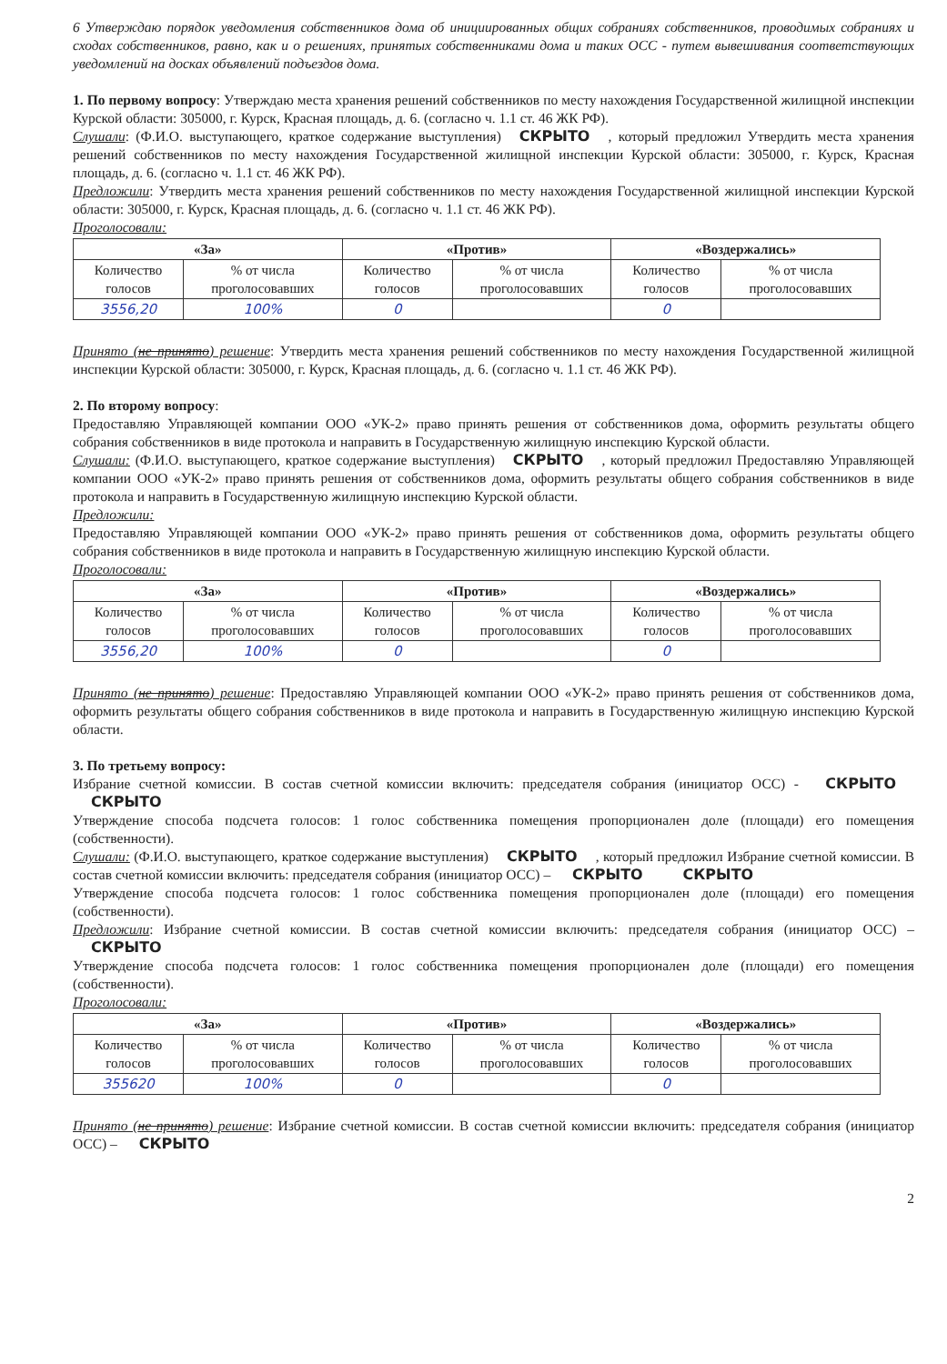6 Утверждаю порядок уведомления собственников дома об инициированных общих собраниях собственников, проводимых собраниях и сходах собственников, равно, как и о решениях, принятых собственниками дома и таких ОСС - путем вывешивания соответствующих уведомлений на досках объявлений подъездов дома.
1. По первому вопросу: Утверждаю места хранения решений собственников по месту нахождения Государственной жилищной инспекции Курской области: 305000, г. Курск, Красная площадь, д. 6. (согласно ч. 1.1 ст. 46 ЖК РФ).
Слушали: (Ф.И.О. выступающего, краткое содержание выступления) СКРЫТО, который предложил Утвердить места хранения решений собственников по месту нахождения Государственной жилищной инспекции Курской области: 305000, г. Курск, Красная площадь, д. 6. (согласно ч. 1.1 ст. 46 ЖК РФ).
Предложили: Утвердить места хранения решений собственников по месту нахождения Государственной жилищной инспекции Курской области: 305000, г. Курск, Красная площадь, д. 6. (согласно ч. 1.1 ст. 46 ЖК РФ).
Проголосовали:
| «За» | | «Против» | | «Воздержались» | |
| --- | --- | --- | --- | --- | --- |
| Количество голосов | % от числа проголосовавших | Количество голосов | % от числа проголосовавших | Количество голосов | % от числа проголосовавших |
| 3556,20 | 100% | 0 | | 0 | |
Принято (не принято) решение: Утвердить места хранения решений собственников по месту нахождения Государственной жилищной инспекции Курской области: 305000, г. Курск, Красная площадь, д. 6. (согласно ч. 1.1 ст. 46 ЖК РФ).
2. По второму вопросу:
Предоставляю Управляющей компании ООО «УК-2» право принять решения от собственников дома, оформить результаты общего собрания собственников в виде протокола и направить в Государственную жилищную инспекцию Курской области.
Слушали: (Ф.И.О. выступающего, краткое содержание выступления) СКРЫТО, который предложил Предоставляю Управляющей компании ООО «УК-2» право принять решения от собственников дома, оформить результаты общего собрания собственников в виде протокола и направить в Государственную жилищную инспекцию Курской области.
Предложили:
Предоставляю Управляющей компании ООО «УК-2» право принять решения от собственников дома, оформить результаты общего собрания собственников в виде протокола и направить в Государственную жилищную инспекцию Курской области.
Проголосовали:
| «За» | | «Против» | | «Воздержались» | |
| --- | --- | --- | --- | --- | --- |
| Количество голосов | % от числа проголосовавших | Количество голосов | % от числа проголосовавших | Количество голосов | % от числа проголосовавших |
| 3556,20 | 100% | 0 | | 0 | |
Принято (не принято) решение: Предоставляю Управляющей компании ООО «УК-2» право принять решения от собственников дома, оформить результаты общего собрания собственников в виде протокола и направить в Государственную жилищную инспекцию Курской области.
3. По третьему вопросу:
Избрание счетной комиссии. В состав счетной комиссии включить: председателя собрания (инициатор ОСС) - СКРЫТО СКРЫТО
Утверждение способа подсчета голосов: 1 голос собственника помещения пропорционален доле (площади) его помещения (собственности).
Слушали: (Ф.И.О. выступающего, краткое содержание выступления) СКРЫТО, который предложил Избрание счетной комиссии. В состав счетной комиссии включить: председателя собрания (инициатор ОСС) – СКРЫТО СКРЫТО
Утверждение способа подсчета голосов: 1 голос собственника помещения пропорционален доле (площади) его помещения (собственности).
Предложили: Избрание счетной комиссии. В состав счетной комиссии включить: председателя собрания (инициатор ОСС) – СКРЫТО
Утверждение способа подсчета голосов: 1 голос собственника помещения пропорционален доле (площади) его помещения (собственности).
Проголосовали:
| «За» | | «Против» | | «Воздержались» | |
| --- | --- | --- | --- | --- | --- |
| Количество голосов | % от числа проголосовавших | Количество голосов | % от числа проголосовавших | Количество голосов | % от числа проголосовавших |
| 355620 | 100% | 0 | | 0 | |
Принято (не принято) решение: Избрание счетной комиссии. В состав счетной комиссии включить: председателя собрания (инициатор ОСС) – СКРЫТО
2